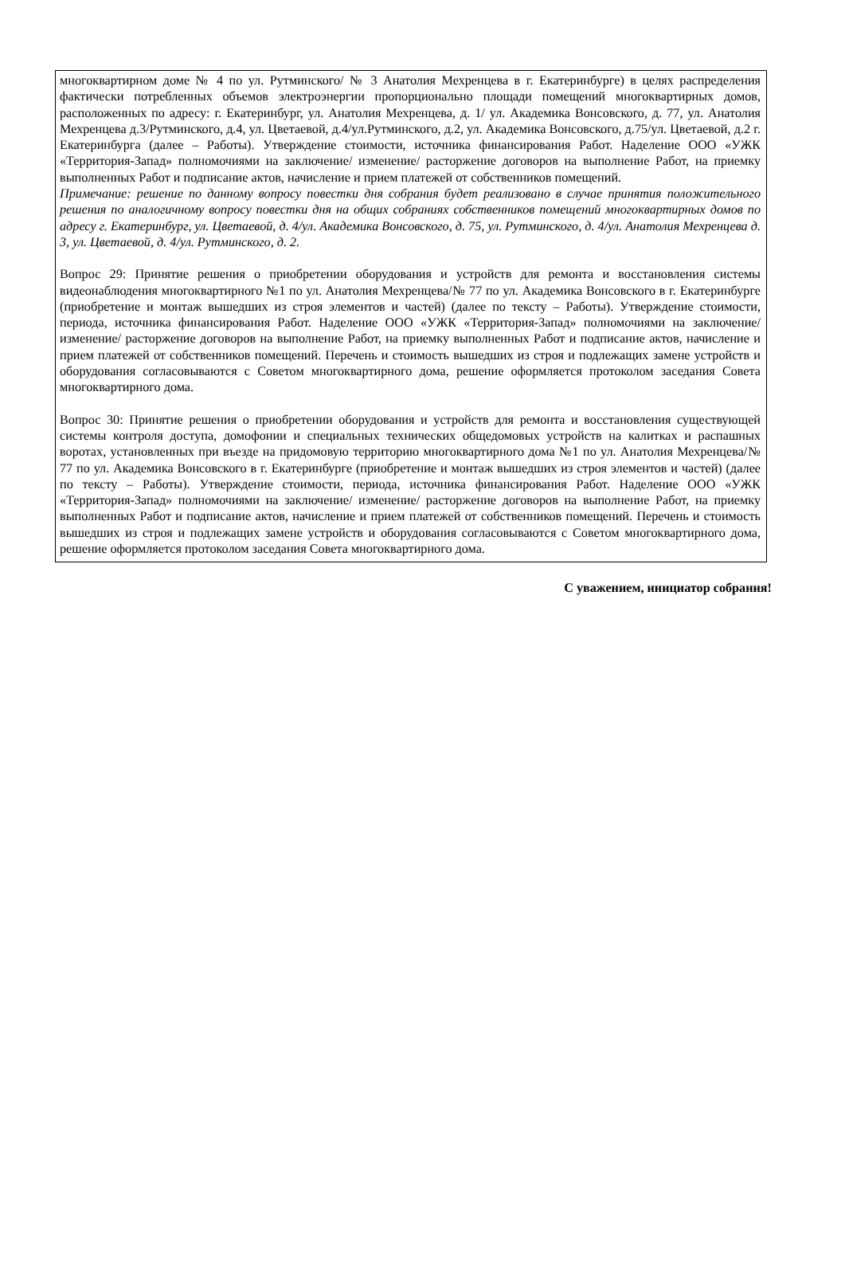многоквартирном доме № 4 по ул. Рутминского/ № 3 Анатолия Мехренцева в г. Екатеринбурге) в целях распределения фактически потребленных объемов электроэнергии пропорционально площади помещений многоквартирных домов, расположенных по адресу: г. Екатеринбург, ул. Анатолия Мехренцева, д. 1/ ул. Академика Вонсовского, д. 77, ул. Анатолия Мехренцева д.3/Рутминского, д.4, ул. Цветаевой, д.4/ул.Рутминского, д.2, ул. Академика Вонсовского, д.75/ул. Цветаевой, д.2 г. Екатеринбурга (далее – Работы). Утверждение стоимости, источника финансирования Работ. Наделение ООО «УЖК «Территория-Запад» полномочиями на заключение/ изменение/ расторжение договоров на выполнение Работ, на приемку выполненных Работ и подписание актов, начисление и прием платежей от собственников помещений.
Примечание: решение по данному вопросу повестки дня собрания будет реализовано в случае принятия положительного решения по аналогичному вопросу повестки дня на общих собраниях собственников помещений многоквартирных домов по адресу г. Екатеринбург, ул. Цветаевой, д. 4/ул. Академика Вонсовского, д. 75, ул. Рутминского, д. 4/ул. Анатолия Мехренцева д. 3, ул. Цветаевой, д. 4/ул. Рутминского, д. 2.
Вопрос 29: Принятие решения о приобретении оборудования и устройств для ремонта и восстановления системы видеонаблюдения многоквартирного №1 по ул. Анатолия Мехренцева/№ 77 по ул. Академика Вонсовского в г. Екатеринбурге (приобретение и монтаж вышедших из строя элементов и частей) (далее по тексту – Работы). Утверждение стоимости, периода, источника финансирования Работ. Наделение ООО «УЖК «Территория-Запад» полномочиями на заключение/ изменение/ расторжение договоров на выполнение Работ, на приемку выполненных Работ и подписание актов, начисление и прием платежей от собственников помещений. Перечень и стоимость вышедших из строя и подлежащих замене устройств и оборудования согласовываются с Советом многоквартирного дома, решение оформляется протоколом заседания Совета многоквартирного дома.
Вопрос 30: Принятие решения о приобретении оборудования и устройств для ремонта и восстановления существующей системы контроля доступа, домофонии и специальных технических общедомовых устройств на калитках и распашных воротах, установленных при въезде на придомовую территорию многоквартирного дома №1 по ул. Анатолия Мехренцева/№ 77 по ул. Академика Вонсовского в г. Екатеринбурге (приобретение и монтаж вышедших из строя элементов и частей) (далее по тексту – Работы). Утверждение стоимости, периода, источника финансирования Работ. Наделение ООО «УЖК «Территория-Запад» полномочиями на заключение/ изменение/ расторжение договоров на выполнение Работ, на приемку выполненных Работ и подписание актов, начисление и прием платежей от собственников помещений. Перечень и стоимость вышедших из строя и подлежащих замене устройств и оборудования согласовываются с Советом многоквартирного дома, решение оформляется протоколом заседания Совета многоквартирного дома.
С уважением, инициатор собрания!